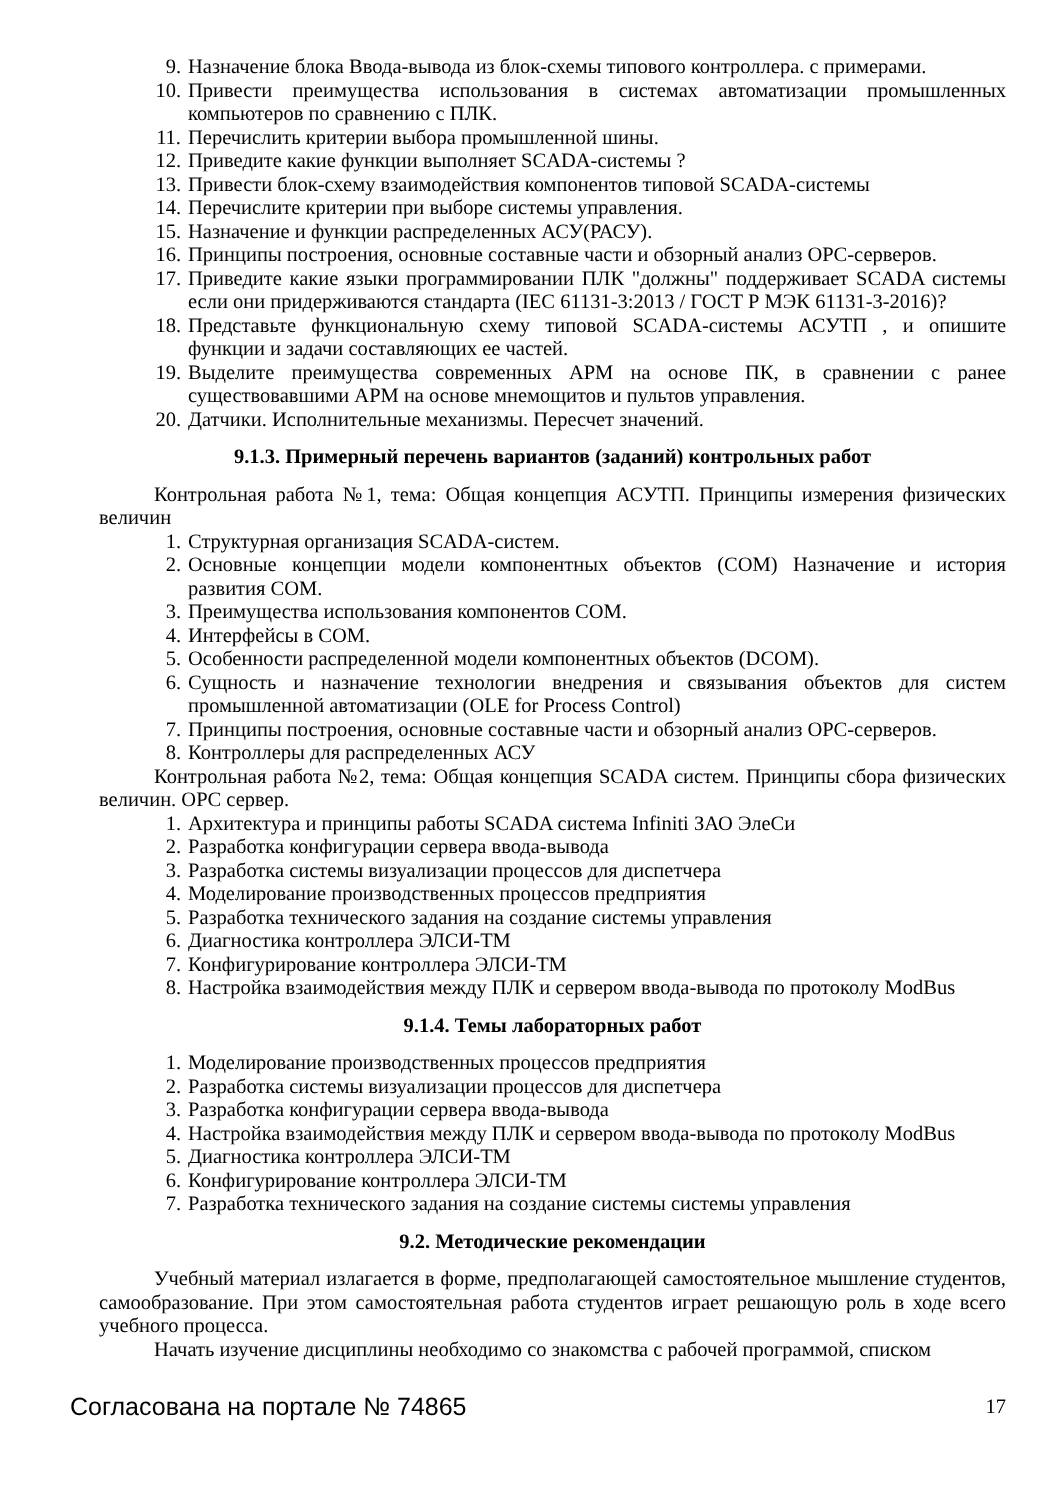9. Назначение блока Ввода-вывода из блок-схемы типового контроллера. с примерами.
10. Привести преимущества использования в системах автоматизации промышленных компьютеров по сравнению с ПЛК.
11. Перечислить критерии выбора промышленной шины.
12. Приведите какие функции выполняет SCADA-системы ?
13. Привести блок-схему взаимодействия компонентов типовой SCADA-системы
14. Перечислите критерии при выборе системы управления.
15. Назначение и функции распределенных АСУ(РАСУ).
16. Принципы построения, основные составные части и обзорный анализ OPC-серверов.
17. Приведите какие языки программировании ПЛК "должны" поддерживает SCADA системы если они придерживаются стандарта (IEC 61131-3:2013 / ГОСТ Р МЭК 61131-3-2016)?
18. Представьте функциональную схему типовой SCADA-системы АСУТП , и опишите функции и задачи составляющих ее частей.
19. Выделите преимущества современных АРМ на основе ПК, в сравнении с ранее существовавшими АРМ на основе мнемощитов и пультов управления.
20. Датчики. Исполнительные механизмы. Пересчет значений.
9.1.3. Примерный перечень вариантов (заданий) контрольных работ
Контрольная работа №1, тема: Общая концепция АСУТП. Принципы измерения физических величин
1. Структурная организация SCADA-систем.
2. Основные концепции модели компонентных объектов (COM) Назначение и история развития COM.
3. Преимущества использования компонентов COM.
4. Интерфейсы в COM.
5. Особенности распределенной модели компонентных объектов (DCOM).
6. Сущность и назначение технологии внедрения и связывания объектов для систем промышленной автоматизации (OLE for Process Control)
7. Принципы построения, основные составные части и обзорный анализ OPC-серверов.
8. Контроллеры для распределенных АСУ
Контрольная работа №2, тема: Общая концепция SCADA систем. Принципы сбора физических величин. OPC сервер.
1. Архитектура и принципы работы SCADA система Infiniti ЗАО ЭлеСи
2. Разработка конфигурации сервера ввода-вывода
3. Разработка системы визуализации процессов для диспетчера
4. Моделирование производственных процессов предприятия
5. Разработка технического задания на создание системы управления
6. Диагностика контроллера ЭЛСИ-ТМ
7. Конфигурирование контроллера ЭЛСИ-ТМ
8. Настройка взаимодействия между ПЛК и сервером ввода-вывода по протоколу ModBus
9.1.4. Темы лабораторных работ
1. Моделирование производственных процессов предприятия
2. Разработка системы визуализации процессов для диспетчера
3. Разработка конфигурации сервера ввода-вывода
4. Настройка взаимодействия между ПЛК и сервером ввода-вывода по протоколу ModBus
5. Диагностика контроллера ЭЛСИ-ТМ
6. Конфигурирование контроллера ЭЛСИ-ТМ
7. Разработка технического задания на создание системы системы управления
9.2. Методические рекомендации
Учебный материал излагается в форме, предполагающей самостоятельное мышление студентов, самообразование. При этом самостоятельная работа студентов играет решающую роль в ходе всего учебного процесса.
Начать изучение дисциплины необходимо со знакомства с рабочей программой, списком
Согласована на портале № 74865 17